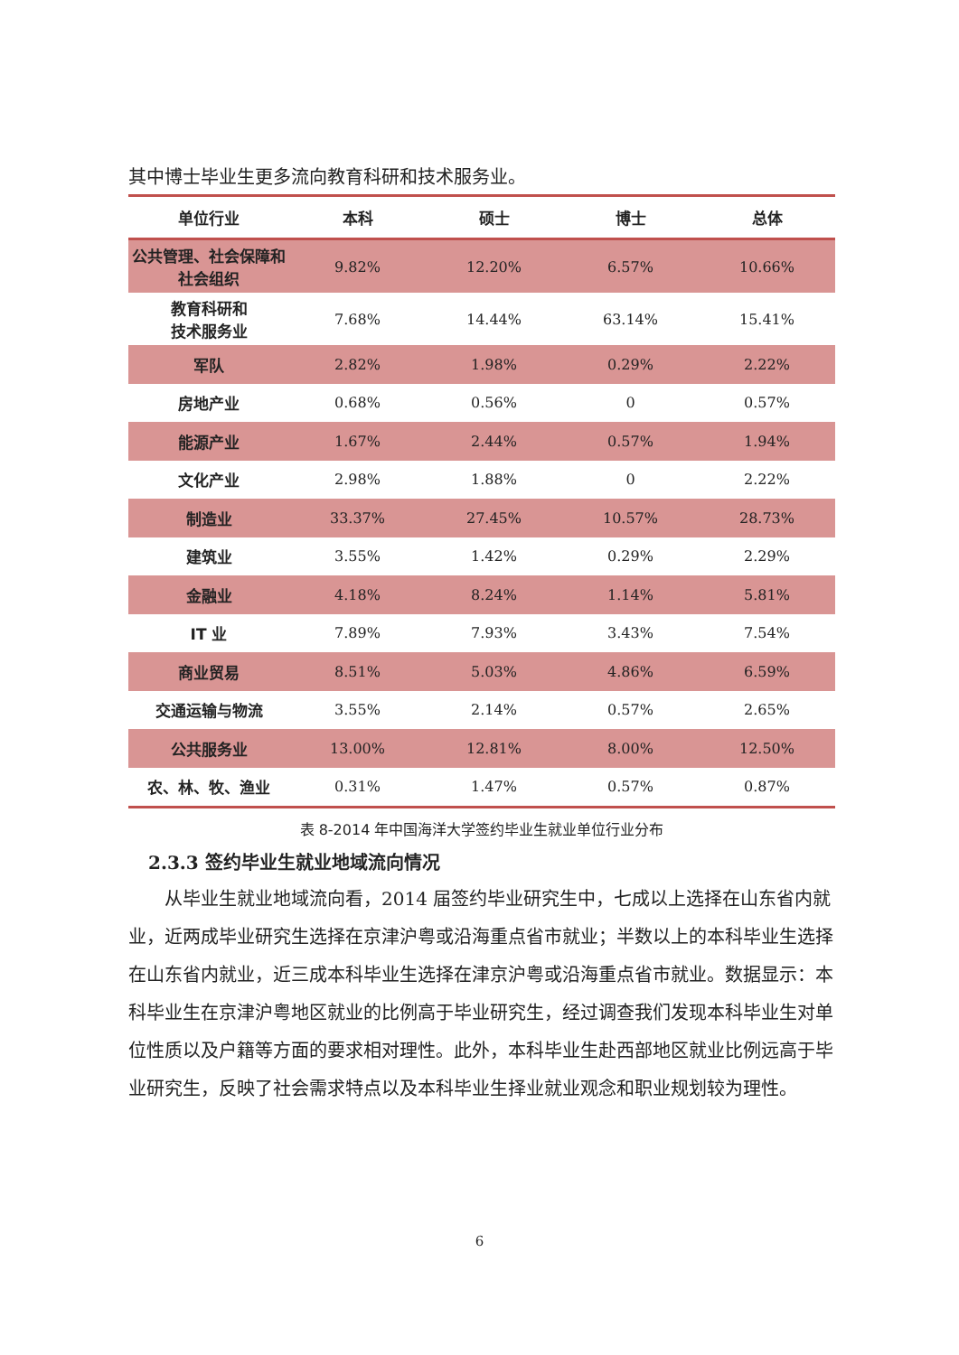其中博士毕业生更多流向教育科研和技术服务业。
| 单位行业 | 本科 | 硕士 | 博士 | 总体 |
| --- | --- | --- | --- | --- |
| 公共管理、社会保障和社会组织 | 9.82% | 12.20% | 6.57% | 10.66% |
| 教育科研和 技术服务业 | 7.68% | 14.44% | 63.14% | 15.41% |
| 军队 | 2.82% | 1.98% | 0.29% | 2.22% |
| 房地产业 | 0.68% | 0.56% | 0 | 0.57% |
| 能源产业 | 1.67% | 2.44% | 0.57% | 1.94% |
| 文化产业 | 2.98% | 1.88% | 0 | 2.22% |
| 制造业 | 33.37% | 27.45% | 10.57% | 28.73% |
| 建筑业 | 3.55% | 1.42% | 0.29% | 2.29% |
| 金融业 | 4.18% | 8.24% | 1.14% | 5.81% |
| IT 业 | 7.89% | 7.93% | 3.43% | 7.54% |
| 商业贸易 | 8.51% | 5.03% | 4.86% | 6.59% |
| 交通运输与物流 | 3.55% | 2.14% | 0.57% | 2.65% |
| 公共服务业 | 13.00% | 12.81% | 8.00% | 12.50% |
| 农、林、牧、渔业 | 0.31% | 1.47% | 0.57% | 0.87% |
表 8-2014 年中国海洋大学签约毕业生就业单位行业分布
2.3.3 签约毕业生就业地域流向情况
从毕业生就业地域流向看，2014 届签约毕业研究生中，七成以上选择在山东省内就业，近两成毕业研究生选择在京津沪粤或沿海重点省市就业；半数以上的本科毕业生选择在山东省内就业，近三成本科毕业生选择在津京沪粤或沿海重点省市就业。数据显示：本科毕业生在京津沪粤地区就业的比例高于毕业研究生，经过调查我们发现本科毕业生对单位性质以及户籍等方面的要求相对理性。此外，本科毕业生赴西部地区就业比例远高于毕业研究生，反映了社会需求特点以及本科毕业生择业就业观念和职业规划较为理性。
6